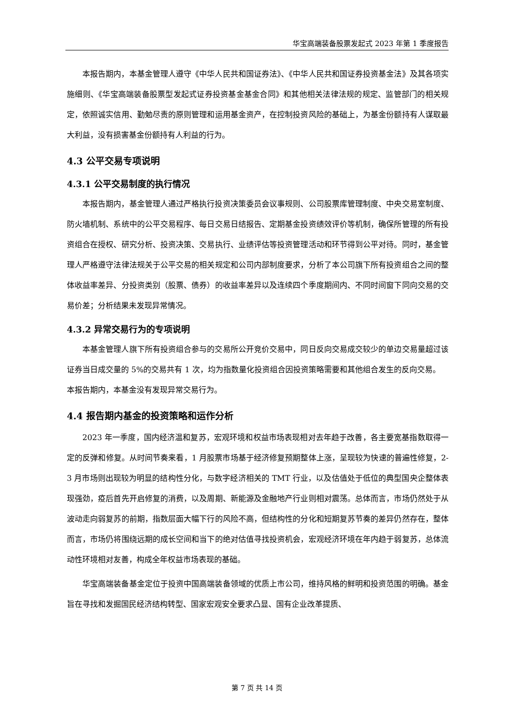华宝高端装备股票发起式 2023 年第 1 季度报告
本报告期内，本基金管理人遵守《中华人民共和国证券法》、《中华人民共和国证券投资基金法》及其各项实施细则、《华宝高端装备股票型发起式证券投资基金基金合同》和其他相关法律法规的规定、监管部门的相关规定，依照诚实信用、勤勉尽责的原则管理和运用基金资产，在控制投资风险的基础上，为基金份额持有人谋取最大利益，没有损害基金份额持有人利益的行为。
4.3 公平交易专项说明
4.3.1 公平交易制度的执行情况
本报告期内，基金管理人通过严格执行投资决策委员会议事规则、公司股票库管理制度、中央交易室制度、防火墙机制、系统中的公平交易程序、每日交易日结报告、定期基金投资绩效评价等机制，确保所管理的所有投资组合在授权、研究分析、投资决策、交易执行、业绩评估等投资管理活动和环节得到公平对待。同时，基金管理人严格遵守法律法规关于公平交易的相关规定和公司内部制度要求，分析了本公司旗下所有投资组合之间的整体收益率差异、分投资类别（股票、债券）的收益率差异以及连续四个季度期间内、不同时间窗下同向交易的交易价差；分析结果未发现异常情况。
4.3.2 异常交易行为的专项说明
本基金管理人旗下所有投资组合参与的交易所公开竞价交易中，同日反向交易成交较少的单边交易量超过该证券当日成交量的 5%的交易共有 1 次，均为指数量化投资组合因投资策略需要和其他组合发生的反向交易。
本报告期内，本基金没有发现异常交易行为。
4.4 报告期内基金的投资策略和运作分析
2023 年一季度，国内经济温和复苏，宏观环境和权益市场表现相对去年趋于改善，各主要宽基指数取得一定的反弹和修复。从时间节奏来看，1 月股票市场基于经济修复预期整体上涨，呈现较为快速的普遍性修复，2-3 月市场则出现较为明显的结构性分化，与数字经济相关的 TMT 行业，以及估值处于低位的典型国央企整体表现强劲，疫后首先开启修复的消费，以及周期、新能源及金融地产行业则相对震荡。总体而言，市场仍然处于从波动走向弱复苏的前期，指数层面大幅下行的风险不高，但结构性的分化和短期复苏节奏的差异仍然存在，整体而言，市场仍将围绕远期的成长空间和当下的绝对估值寻找投资机会，宏观经济环境在年内趋于弱复苏，总体流动性环境相对友善，构成全年权益市场表现的基础。
华宝高端装备基金定位于投资中国高端装备领域的优质上市公司，维持风格的鲜明和投资范围的明确。基金旨在寻找和发掘国民经济结构转型、国家宏观安全要求凸显、国有企业改革提质、
第 7 页 共 14 页